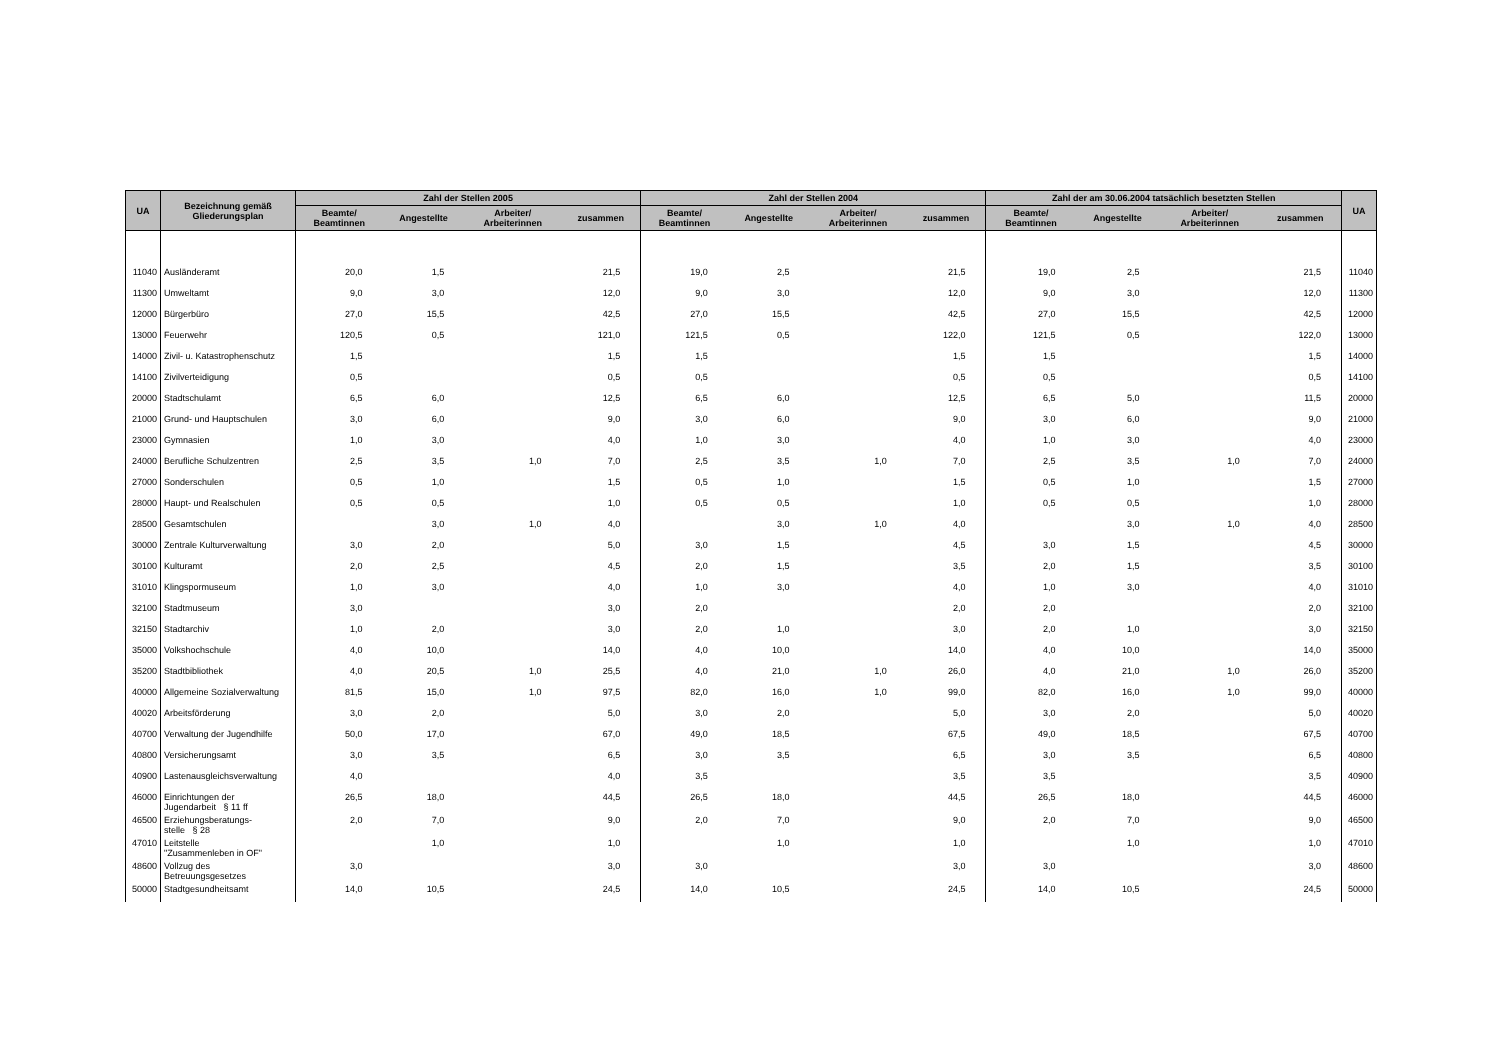| UA | Bezeichnung gemäß Gliederungsplan | Zahl der Stellen 2005 | | | | Zahl der Stellen 2004 | | | | Zahl der am 30.06.2004 tatsächlich besetzten Stellen | | | | UA |
| --- | --- | --- | --- | --- | --- | --- | --- | --- | --- | --- | --- | --- | --- | --- |
| | | Beamte/ Beamtinnen | Angestellte | Arbeiter/ Arbeiterinnen | zusammen | Beamte/ Beamtinnen | Angestellte | Arbeiter/ Arbeiterinnen | zusammen | Beamte/ Beamtinnen | Angestellte | Arbeiter/ Arbeiterinnen | zusammen | |
| 11040 | Ausländeramt | 20,0 | 1,5 | | 21,5 | 19,0 | 2,5 | | 21,5 | 19,0 | 2,5 | | 21,5 | 11040 |
| 11300 | Umweltamt | 9,0 | 3,0 | | 12,0 | 9,0 | 3,0 | | 12,0 | 9,0 | 3,0 | | 12,0 | 11300 |
| 12000 | Bürgerbüro | 27,0 | 15,5 | | 42,5 | 27,0 | 15,5 | | 42,5 | 27,0 | 15,5 | | 42,5 | 12000 |
| 13000 | Feuerwehr | 120,5 | 0,5 | | 121,0 | 121,5 | 0,5 | | 122,0 | 121,5 | 0,5 | | 122,0 | 13000 |
| 14000 | Zivil- u. Katastrophenschutz | 1,5 | | | 1,5 | 1,5 | | | 1,5 | 1,5 | | | 1,5 | 14000 |
| 14100 | Zivilverteidigung | 0,5 | | | 0,5 | 0,5 | | | 0,5 | 0,5 | | | 0,5 | 14100 |
| 20000 | Stadtschulamt | 6,5 | 6,0 | | 12,5 | 6,5 | 6,0 | | 12,5 | 6,5 | 5,0 | | 11,5 | 20000 |
| 21000 | Grund- und Hauptschulen | 3,0 | 6,0 | | 9,0 | 3,0 | 6,0 | | 9,0 | 3,0 | 6,0 | | 9,0 | 21000 |
| 23000 | Gymnasien | 1,0 | 3,0 | | 4,0 | 1,0 | 3,0 | | 4,0 | 1,0 | 3,0 | | 4,0 | 23000 |
| 24000 | Berufliche Schulzentren | 2,5 | 3,5 | 1,0 | 7,0 | 2,5 | 3,5 | 1,0 | 7,0 | 2,5 | 3,5 | 1,0 | 7,0 | 24000 |
| 27000 | Sonderschulen | 0,5 | 1,0 | | 1,5 | 0,5 | 1,0 | | 1,5 | 0,5 | 1,0 | | 1,5 | 27000 |
| 28000 | Haupt- und Realschulen | 0,5 | 0,5 | | 1,0 | 0,5 | 0,5 | | 1,0 | 0,5 | 0,5 | | 1,0 | 28000 |
| 28500 | Gesamtschulen | | 3,0 | 1,0 | 4,0 | | 3,0 | 1,0 | 4,0 | | 3,0 | 1,0 | 4,0 | 28500 |
| 30000 | Zentrale Kulturverwaltung | 3,0 | 2,0 | | 5,0 | 3,0 | 1,5 | | 4,5 | 3,0 | 1,5 | | 4,5 | 30000 |
| 30100 | Kulturamt | 2,0 | 2,5 | | 4,5 | 2,0 | 1,5 | | 3,5 | 2,0 | 1,5 | | 3,5 | 30100 |
| 31010 | Klingspormuseum | 1,0 | 3,0 | | 4,0 | 1,0 | 3,0 | | 4,0 | 1,0 | 3,0 | | 4,0 | 31010 |
| 32100 | Stadtmuseum | 3,0 | | | 3,0 | 2,0 | | | 2,0 | 2,0 | | | 2,0 | 32100 |
| 32150 | Stadtarchiv | 1,0 | 2,0 | | 3,0 | 2,0 | 1,0 | | 3,0 | 2,0 | 1,0 | | 3,0 | 32150 |
| 35000 | Volkshochschule | 4,0 | 10,0 | | 14,0 | 4,0 | 10,0 | | 14,0 | 4,0 | 10,0 | | 14,0 | 35000 |
| 35200 | Stadtbibliothek | 4,0 | 20,5 | 1,0 | 25,5 | 4,0 | 21,0 | 1,0 | 26,0 | 4,0 | 21,0 | 1,0 | 26,0 | 35200 |
| 40000 | Allgemeine Sozialverwaltung | 81,5 | 15,0 | 1,0 | 97,5 | 82,0 | 16,0 | 1,0 | 99,0 | 82,0 | 16,0 | 1,0 | 99,0 | 40000 |
| 40020 | Arbeitsförderung | 3,0 | 2,0 | | 5,0 | 3,0 | 2,0 | | 5,0 | 3,0 | 2,0 | | 5,0 | 40020 |
| 40700 | Verwaltung der Jugendhilfe | 50,0 | 17,0 | | 67,0 | 49,0 | 18,5 | | 67,5 | 49,0 | 18,5 | | 67,5 | 40700 |
| 40800 | Versicherungsamt | 3,0 | 3,5 | | 6,5 | 3,0 | 3,5 | | 6,5 | 3,0 | 3,5 | | 6,5 | 40800 |
| 40900 | Lastenausgleichsverwaltung | 4,0 | | | 4,0 | 3,5 | | | 3,5 | 3,5 | | | 3,5 | 40900 |
| 46000 | Einrichtungen der Jugendarbeit § 11 ff | 26,5 | 18,0 | | 44,5 | 26,5 | 18,0 | | 44,5 | 26,5 | 18,0 | | 44,5 | 46000 |
| 46500 | Erziehungsberatungs- stelle § 28 | 2,0 | 7,0 | | 9,0 | 2,0 | 7,0 | | 9,0 | 2,0 | 7,0 | | 9,0 | 46500 |
| 47010 | Leitstelle "Zusammenleben in OF" | | 1,0 | | 1,0 | | 1,0 | | 1,0 | | 1,0 | | 1,0 | 47010 |
| 48600 | Vollzug des Betreuungsgesetzes | 3,0 | | | 3,0 | 3,0 | | | 3,0 | 3,0 | | | 3,0 | 48600 |
| 50000 | Stadtgesundheitsamt | 14,0 | 10,5 | | 24,5 | 14,0 | 10,5 | | 24,5 | 14,0 | 10,5 | | 24,5 | 50000 |